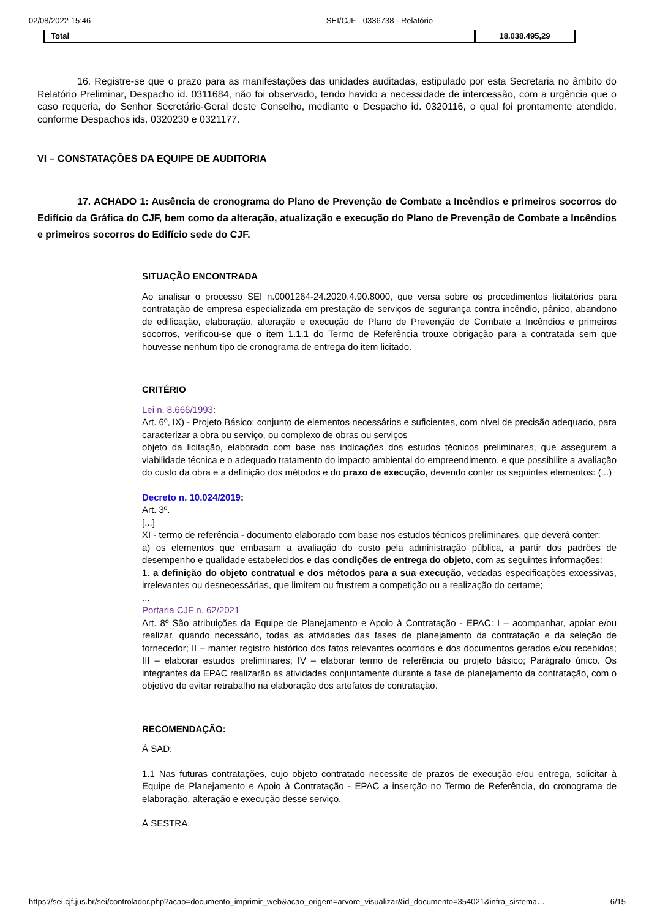02/08/2022 15:46 SEI/CJF - 0336738 - Relatório
| Total | 18.038.495,29 |
16. Registre-se que o prazo para as manifestações das unidades auditadas, estipulado por esta Secretaria no âmbito do Relatório Preliminar, Despacho id. 0311684, não foi observado, tendo havido a necessidade de intercessão, com a urgência que o caso requeria, do Senhor Secretário-Geral deste Conselho, mediante o Despacho id. 0320116, o qual foi prontamente atendido, conforme Despachos ids. 0320230 e 0321177.
VI – CONSTATAÇÕES DA EQUIPE DE AUDITORIA
17. ACHADO 1: Ausência de cronograma do Plano de Prevenção de Combate a Incêndios e primeiros socorros do Edifício da Gráfica do CJF, bem como da alteração, atualização e execução do Plano de Prevenção de Combate a Incêndios e primeiros socorros do Edifício sede do CJF.
SITUAÇÃO ENCONTRADA
Ao analisar o processo SEI n.0001264-24.2020.4.90.8000, que versa sobre os procedimentos licitatórios para contratação de empresa especializada em prestação de serviços de segurança contra incêndio, pânico, abandono de edificação, elaboração, alteração e execução de Plano de Prevenção de Combate a Incêndios e primeiros socorros, verificou-se que o item 1.1.1 do Termo de Referência trouxe obrigação para a contratada sem que houvesse nenhum tipo de cronograma de entrega do item licitado.
CRITÉRIO
Lei n. 8.666/1993:
Art. 6º, IX) - Projeto Básico: conjunto de elementos necessários e suficientes, com nível de precisão adequado, para caracterizar a obra ou serviço, ou complexo de obras ou serviços
objeto da licitação, elaborado com base nas indicações dos estudos técnicos preliminares, que assegurem a viabilidade técnica e o adequado tratamento do impacto ambiental do empreendimento, e que possibilite a avaliação do custo da obra e a definição dos métodos e do prazo de execução, devendo conter os seguintes elementos: (...)
Decreto n. 10.024/2019:
Art. 3º.
[...]
XI - termo de referência - documento elaborado com base nos estudos técnicos preliminares, que deverá conter:
a) os elementos que embasam a avaliação do custo pela administração pública, a partir dos padrões de desempenho e qualidade estabelecidos e das condições de entrega do objeto, com as seguintes informações:
1. a definição do objeto contratual e dos métodos para a sua execução, vedadas especificações excessivas, irrelevantes ou desnecessárias, que limitem ou frustrem a competição ou a realização do certame;
...
Portaria CJF n. 62/2021
Art. 8º São atribuições da Equipe de Planejamento e Apoio à Contratação - EPAC: I – acompanhar, apoiar e/ou realizar, quando necessário, todas as atividades das fases de planejamento da contratação e da seleção de fornecedor; II – manter registro histórico dos fatos relevantes ocorridos e dos documentos gerados e/ou recebidos; III – elaborar estudos preliminares; IV – elaborar termo de referência ou projeto básico; Parágrafo único. Os integrantes da EPAC realizarão as atividades conjuntamente durante a fase de planejamento da contratação, com o objetivo de evitar retrabalho na elaboração dos artefatos de contratação.
RECOMENDAÇÃO:
À SAD:
1.1 Nas futuras contratações, cujo objeto contratado necessite de prazos de execução e/ou entrega, solicitar à Equipe de Planejamento e Apoio à Contratação - EPAC a inserção no Termo de Referência, do cronograma de elaboração, alteração e execução desse serviço.
À SESTRA:
https://sei.cjf.jus.br/sei/controlador.php?acao=documento_imprimir_web&acao_origem=arvore_visualizar&id_documento=354021&infra_sistema… 6/15